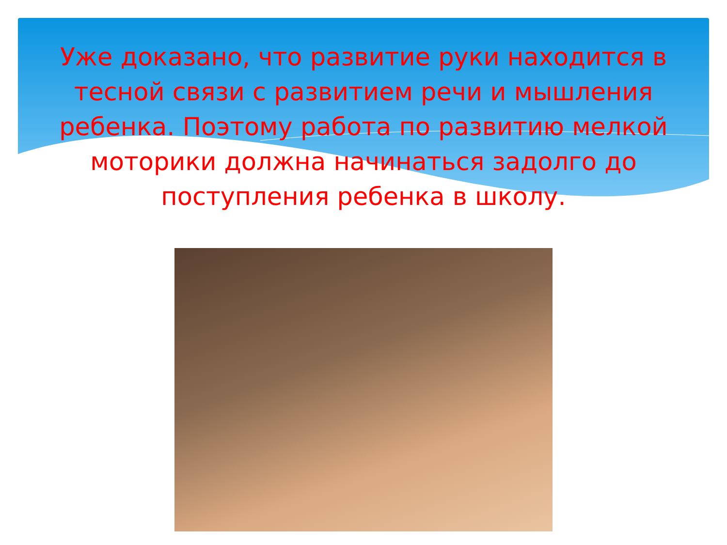Уже доказано, что развитие руки находится в тесной связи с развитием речи и мышления ребенка. Поэтому работа по развитию мелкой моторики должна начинаться задолго до поступления ребенка в школу.